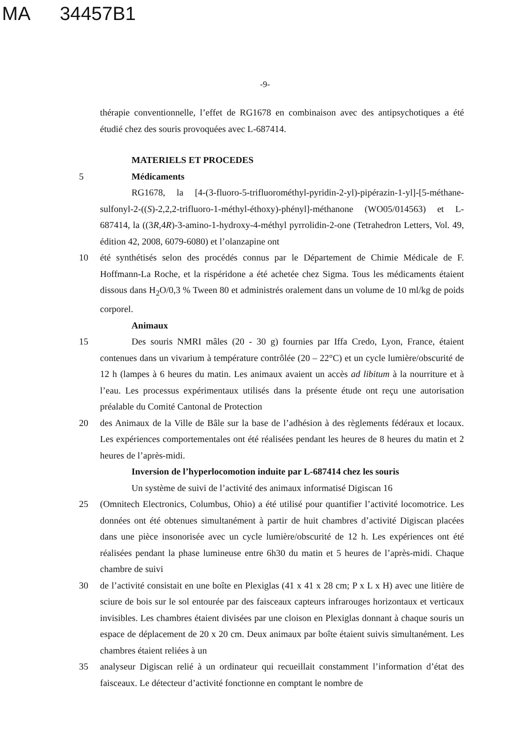MA 34457B1
-9-
thérapie conventionnelle, l’effet de RG1678 en combinaison avec des antipsychotiques a été étudié chez des souris provoquées avec L-687414.
MATERIELS ET PROCEDES
5 Médicaments
RG1678, la [4-(3-fluoro-5-trifluorométhyl-pyridin-2-yl)-pipérazin-1-yl]-[5-méthane-sulfonyl-2-((S)-2,2,2-trifluoro-1-méthyl-éthoxy)-phényl]-méthanone (WO05/014563) et L-687414, la ((3R,4R)-3-amino-1-hydroxy-4-méthyl pyrrolidin-2-one (Tetrahedron Letters, Vol. 49, édition 42, 2008, 6079-6080) et l’olanzapine ont
10 été synthétisés selon des procédés connus par le Département de Chimie Médicale de F. Hoffmann-La Roche, et la rispéridone a été achetée chez Sigma. Tous les médicaments étaient dissous dans H<sub>2</sub>O/0,3 % Tween 80 et administrés oralement dans un volume de 10 ml/kg de poids corporel.
Animaux
15 Des souris NMRI mâles (20 - 30 g) fournies par Iffa Credo, Lyon, France, étaient contenues dans un vivarium à température contrôlée (20 – 22°C) et un cycle lumière/obscurité de 12 h (lampes à 6 heures du matin. Les animaux avaient un accès ad libitum à la nourriture et à l’eau. Les processus expérimentaux utilisés dans la présente étude ont reçu une autorisation préalable du Comité Cantonal de Protection
20 des Animaux de la Ville de Bâle sur la base de l’adhésion à des règlements fédéraux et locaux. Les expériences comportementales ont été réalisées pendant les heures de 8 heures du matin et 2 heures de l’après-midi.
Inversion de l’hyperlocomotion induite par L-687414 chez les souris
Un système de suivi de l’activité des animaux informatisé Digiscan 16
25 (Omnitech Electronics, Columbus, Ohio) a été utilisé pour quantifier l’activité locomotrice. Les données ont été obtenues simultanément à partir de huit chambres d’activité Digiscan placées dans une pièce insonorisée avec un cycle lumière/obscurité de 12 h. Les expériences ont été réalisées pendant la phase lumineuse entre 6h30 du matin et 5 heures de l’après-midi. Chaque chambre de suivi
30 de l’activité consistait en une boîte en Plexiglas (41 x 41 x 28 cm; P x L x H) avec une litière de sciure de bois sur le sol entourée par des faisceaux capteurs infrarouges horizontaux et verticaux invisibles. Les chambres étaient divisées par une cloison en Plexiglas donnant à chaque souris un espace de déplacement de 20 x 20 cm. Deux animaux par boîte étaient suivis simultanément. Les chambres étaient reliées à un
35 analyseur Digiscan relié à un ordinateur qui recueillait constamment l’information d’état des faisceaux. Le détecteur d’activité fonctionne en comptant le nombre de